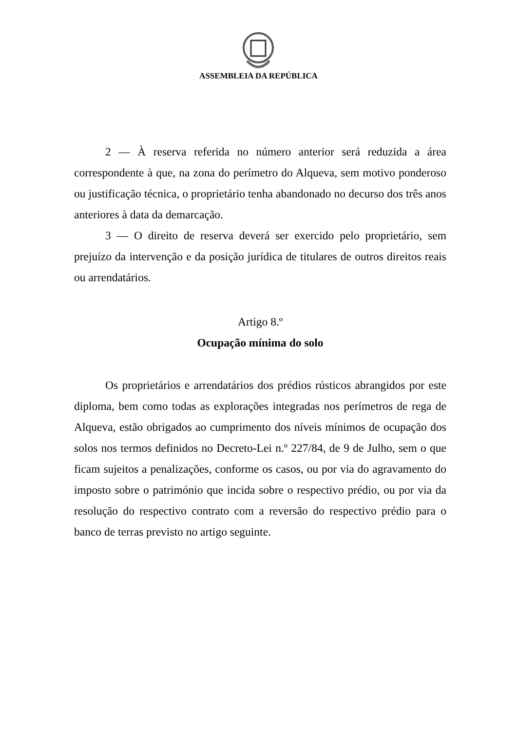ASSEMBLEIA DA REPÚBLICA
2 — À reserva referida no número anterior será reduzida a área correspondente à que, na zona do perímetro do Alqueva, sem motivo ponderoso ou justificação técnica, o proprietário tenha abandonado no decurso dos três anos anteriores à data da demarcação.
3 — O direito de reserva deverá ser exercido pelo proprietário, sem prejuízo da intervenção e da posição jurídica de titulares de outros direitos reais ou arrendatários.
Artigo 8.º
Ocupação mínima do solo
Os proprietários e arrendatários dos prédios rústicos abrangidos por este diploma, bem como todas as explorações integradas nos perímetros de rega de Alqueva, estão obrigados ao cumprimento dos níveis mínimos de ocupação dos solos nos termos definidos no Decreto-Lei n.º 227/84, de 9 de Julho, sem o que ficam sujeitos a penalizações, conforme os casos, ou por via do agravamento do imposto sobre o património que incida sobre o respectivo prédio, ou por via da resolução do respectivo contrato com a reversão do respectivo prédio para o banco de terras previsto no artigo seguinte.